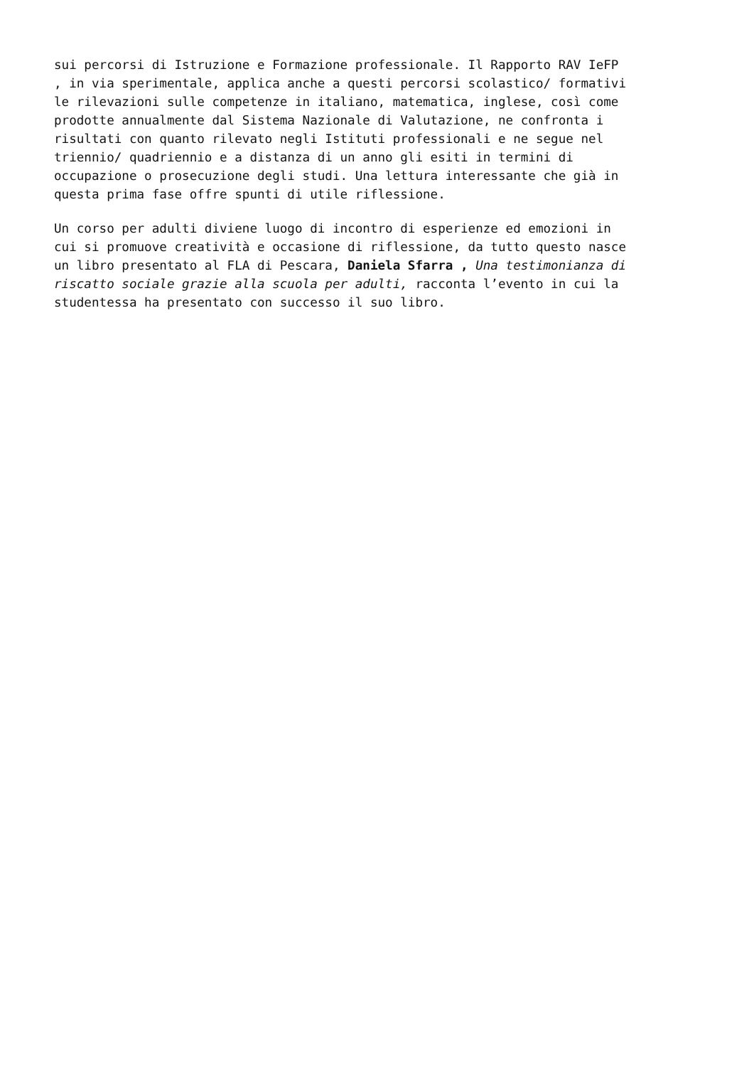sui percorsi di Istruzione e Formazione professionale. Il Rapporto RAV IeFP , in via sperimentale, applica anche a questi percorsi scolastico/ formativi le rilevazioni sulle competenze in italiano, matematica, inglese, così come prodotte annualmente dal Sistema Nazionale di Valutazione, ne confronta i risultati con quanto rilevato negli Istituti professionali e ne segue nel triennio/ quadriennio e a distanza di un anno gli esiti in termini di occupazione o prosecuzione degli studi. Una lettura interessante che già in questa prima fase offre spunti di utile riflessione.
Un corso per adulti diviene luogo di incontro di esperienze ed emozioni in cui si promuove creatività e occasione di riflessione, da tutto questo nasce un libro presentato al FLA di Pescara, Daniela Sfarra , Una testimonianza di riscatto sociale grazie alla scuola per adulti, racconta l’evento in cui la studentessa ha presentato con successo il suo libro.